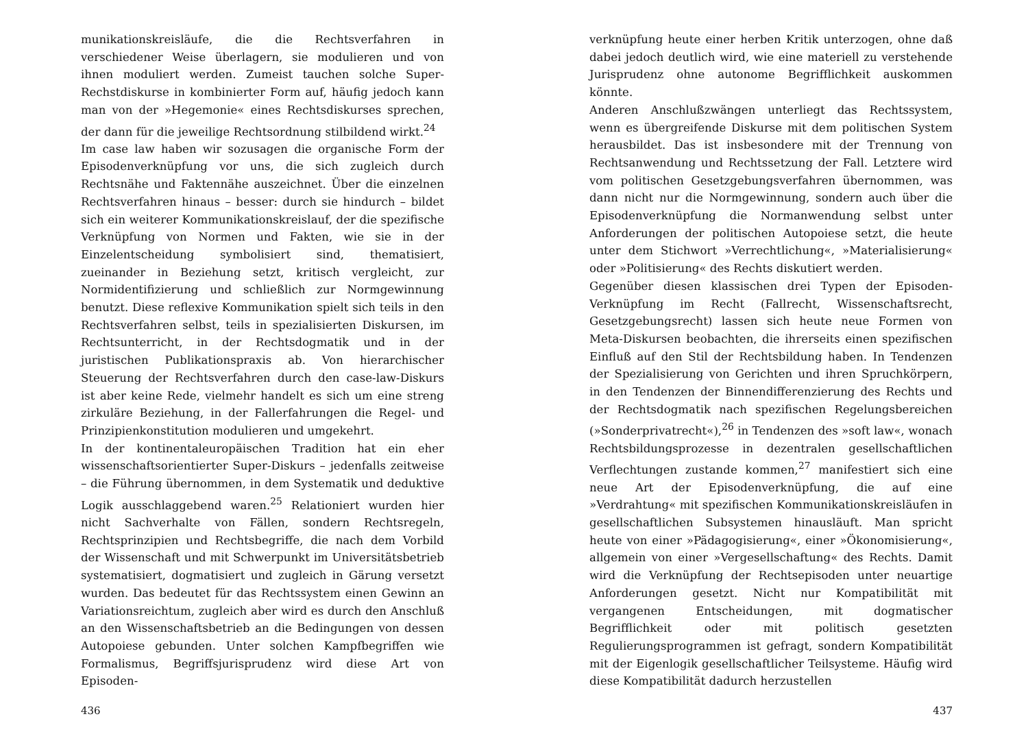munikationskreisläufe, die die Rechtsverfahren in verschiedener Weise überlagern, sie modulieren und von ihnen moduliert werden. Zumeist tauchen solche Super-Rechstdiskurse in kombinierter Form auf, häufig jedoch kann man von der »Hegemonie« eines Rechtsdiskurses sprechen, der dann für die jeweilige Rechtsordnung stilbildend wirkt.<sup>24</sup>
Im case law haben wir sozusagen die organische Form der Episodenverknüpfung vor uns, die sich zugleich durch Rechtsnähe und Faktennähe auszeichnet. Über die einzelnen Rechtsverfahren hinaus – besser: durch sie hindurch – bildet sich ein weiterer Kommunikationskreislauf, der die spezifische Verknüpfung von Normen und Fakten, wie sie in der Einzelentscheidung symbolisiert sind, thematisiert, zueinander in Beziehung setzt, kritisch vergleicht, zur Normidentifizierung und schließlich zur Normgewinnung benutzt. Diese reflexive Kommunikation spielt sich teils in den Rechtsverfahren selbst, teils in spezialisierten Diskursen, im Rechtsunterricht, in der Rechtsdogmatik und in der juristischen Publikationspraxis ab. Von hierarchischer Steuerung der Rechtsverfahren durch den case-law-Diskurs ist aber keine Rede, vielmehr handelt es sich um eine streng zirkuläre Beziehung, in der Fallerfahrungen die Regel- und Prinzipienkonstitution modulieren und umgekehrt.
In der kontinentaleuropäischen Tradition hat ein eher wissenschaftsorientierter Super-Diskurs – jedenfalls zeitweise – die Führung übernommen, in dem Systematik und deduktive Logik ausschlaggebend waren.<sup>25</sup> Relationiert wurden hier nicht Sachverhalte von Fällen, sondern Rechtsregeln, Rechtsprinzipien und Rechtsbegriffe, die nach dem Vorbild der Wissenschaft und mit Schwerpunkt im Universitätsbetrieb systematisiert, dogmatisiert und zugleich in Gärung versetzt wurden. Das bedeutet für das Rechtssystem einen Gewinn an Variationsreichtum, zugleich aber wird es durch den Anschluß an den Wissenschaftsbetrieb an die Bedingungen von dessen Autopoiese gebunden. Unter solchen Kampfbegriffen wie Formalismus, Begriffsjurisprudenz wird diese Art von Episoden-
436
verknüpfung heute einer herben Kritik unterzogen, ohne daß dabei jedoch deutlich wird, wie eine materiell zu verstehende Jurisprudenz ohne autonome Begrifflichkeit auskommen könnte.
Anderen Anschlußzwängen unterliegt das Rechtssystem, wenn es übergreifende Diskurse mit dem politischen System herausbildet. Das ist insbesondere mit der Trennung von Rechtsanwendung und Rechtssetzung der Fall. Letztere wird vom politischen Gesetzgebungsverfahren übernommen, was dann nicht nur die Normgewinnung, sondern auch über die Episodenverknüpfung die Normanwendung selbst unter Anforderungen der politischen Autopoiese setzt, die heute unter dem Stichwort »Verrechtlichung«, »Materialisierung« oder »Politisierung« des Rechts diskutiert werden.
Gegenüber diesen klassischen drei Typen der Episoden-Verknüpfung im Recht (Fallrecht, Wissenschaftsrecht, Gesetzgebungsrecht) lassen sich heute neue Formen von Meta-Diskursen beobachten, die ihrerseits einen spezifischen Einfluß auf den Stil der Rechtsbildung haben. In Tendenzen der Spezialisierung von Gerichten und ihren Spruchkörpern, in den Tendenzen der Binnendifferenzierung des Rechts und der Rechtsdogmatik nach spezifischen Regelungsbereichen (»Sonderprivatrecht«),<sup>26</sup> in Tendenzen des »soft law«, wonach Rechtsbildungsprozesse in dezentralen gesellschaftlichen Verflechtungen zustande kommen,<sup>27</sup> manifestiert sich eine neue Art der Episodenverknüpfung, die auf eine »Verdrahtung« mit spezifischen Kommunikationskreisläufen in gesellschaftlichen Subsystemen hinausläuft. Man spricht heute von einer »Pädagogisierung«, einer »Ökonomisierung«, allgemein von einer »Vergesellschaftung« des Rechts. Damit wird die Verknüpfung der Rechtsepisoden unter neuartige Anforderungen gesetzt. Nicht nur Kompatibilität mit vergangenen Entscheidungen, mit dogmatischer Begrifflichkeit oder mit politisch gesetzten Regulierungsprogrammen ist gefragt, sondern Kompatibilität mit der Eigenlogik gesellschaftlicher Teilsysteme. Häufig wird diese Kompatibilität dadurch herzustellen
437